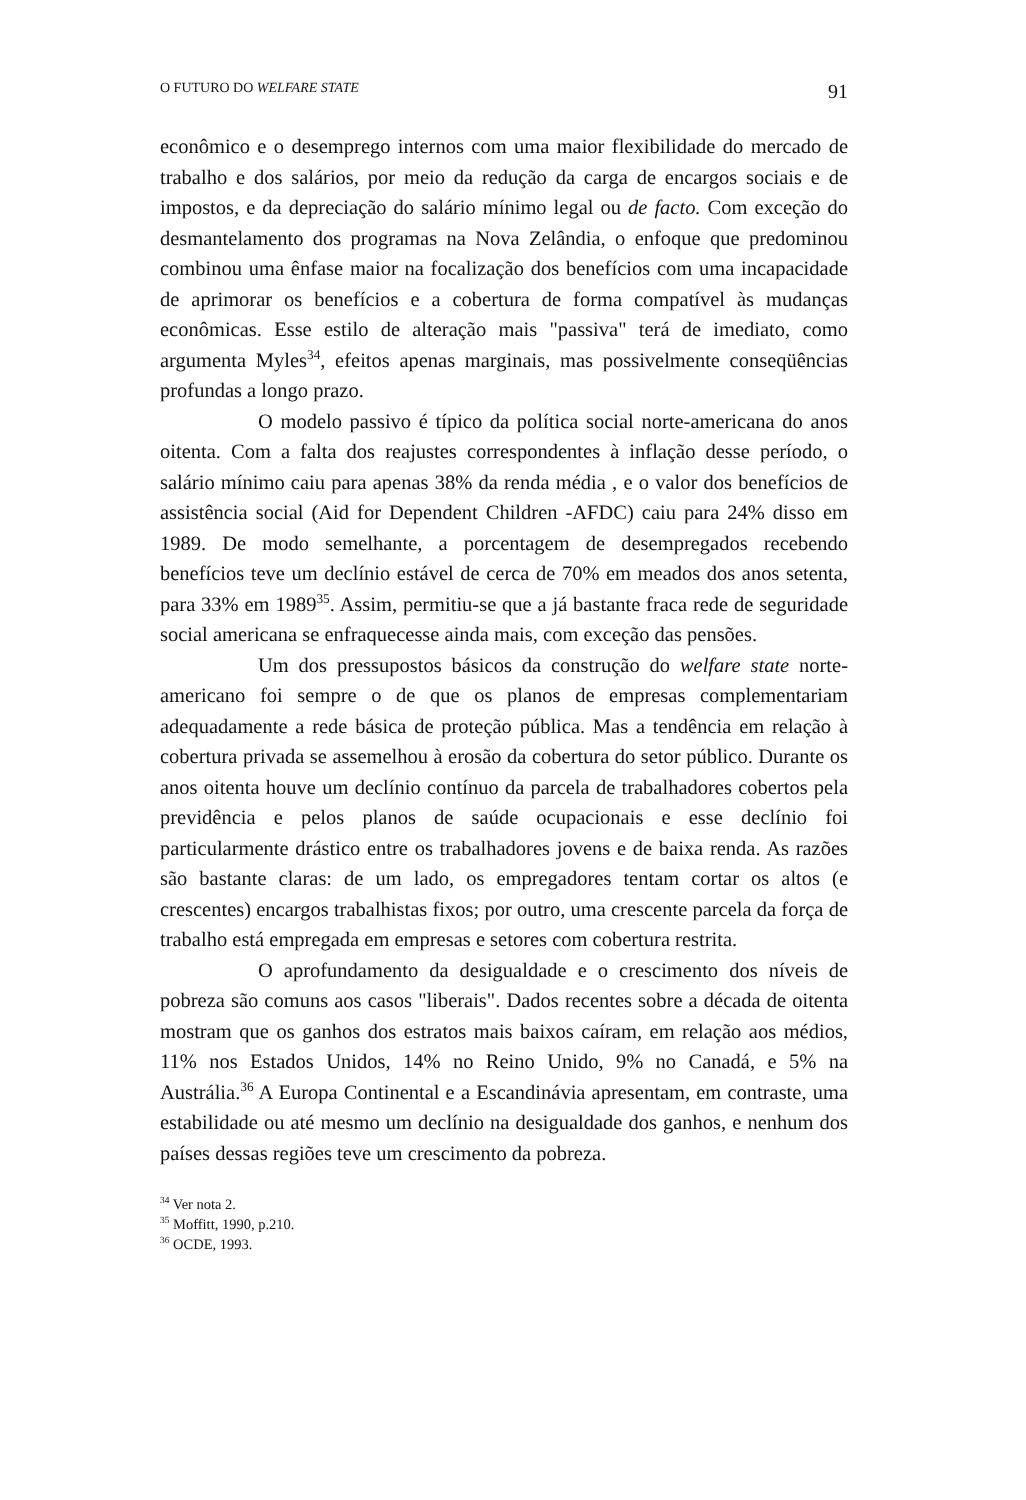O FUTURO DO WELFARE STATE 91
econômico e o desemprego internos com uma maior flexibilidade do mercado de trabalho e dos salários, por meio da redução da carga de encargos sociais e de impostos, e da depreciação do salário mínimo legal ou de facto. Com exceção do desmantelamento dos programas na Nova Zelândia, o enfoque que predominou combinou uma ênfase maior na focalização dos benefícios com uma incapacidade de aprimorar os benefícios e a cobertura de forma compatível às mudanças econômicas. Esse estilo de alteração mais "passiva" terá de imediato, como argumenta Myles<sup>34</sup>, efeitos apenas marginais, mas possivelmente conseqüências profundas a longo prazo.
O modelo passivo é típico da política social norte-americana do anos oitenta. Com a falta dos reajustes correspondentes à inflação desse período, o salário mínimo caiu para apenas 38% da renda média , e o valor dos benefícios de assistência social (Aid for Dependent Children -AFDC) caiu para 24% disso em 1989. De modo semelhante, a porcentagem de desempregados recebendo benefícios teve um declínio estável de cerca de 70% em meados dos anos setenta, para 33% em 1989<sup>35</sup>. Assim, permitiu-se que a já bastante fraca rede de seguridade social americana se enfraquecesse ainda mais, com exceção das pensões.
Um dos pressupostos básicos da construção do welfare state norte-americano foi sempre o de que os planos de empresas complementariam adequadamente a rede básica de proteção pública. Mas a tendência em relação à cobertura privada se assemelhou à erosão da cobertura do setor público. Durante os anos oitenta houve um declínio contínuo da parcela de trabalhadores cobertos pela previdência e pelos planos de saúde ocupacionais e esse declínio foi particularmente drástico entre os trabalhadores jovens e de baixa renda. As razões são bastante claras: de um lado, os empregadores tentam cortar os altos (e crescentes) encargos trabalhistas fixos; por outro, uma crescente parcela da força de trabalho está empregada em empresas e setores com cobertura restrita.
O aprofundamento da desigualdade e o crescimento dos níveis de pobreza são comuns aos casos "liberais". Dados recentes sobre a década de oitenta mostram que os ganhos dos estratos mais baixos caíram, em relação aos médios, 11% nos Estados Unidos, 14% no Reino Unido, 9% no Canadá, e 5% na Austrália.<sup>36</sup> A Europa Continental e a Escandinávia apresentam, em contraste, uma estabilidade ou até mesmo um declínio na desigualdade dos ganhos, e nenhum dos países dessas regiões teve um crescimento da pobreza.
<sup>34</sup> Ver nota 2.
<sup>35</sup> Moffitt, 1990, p.210.
<sup>36</sup> OCDE, 1993.